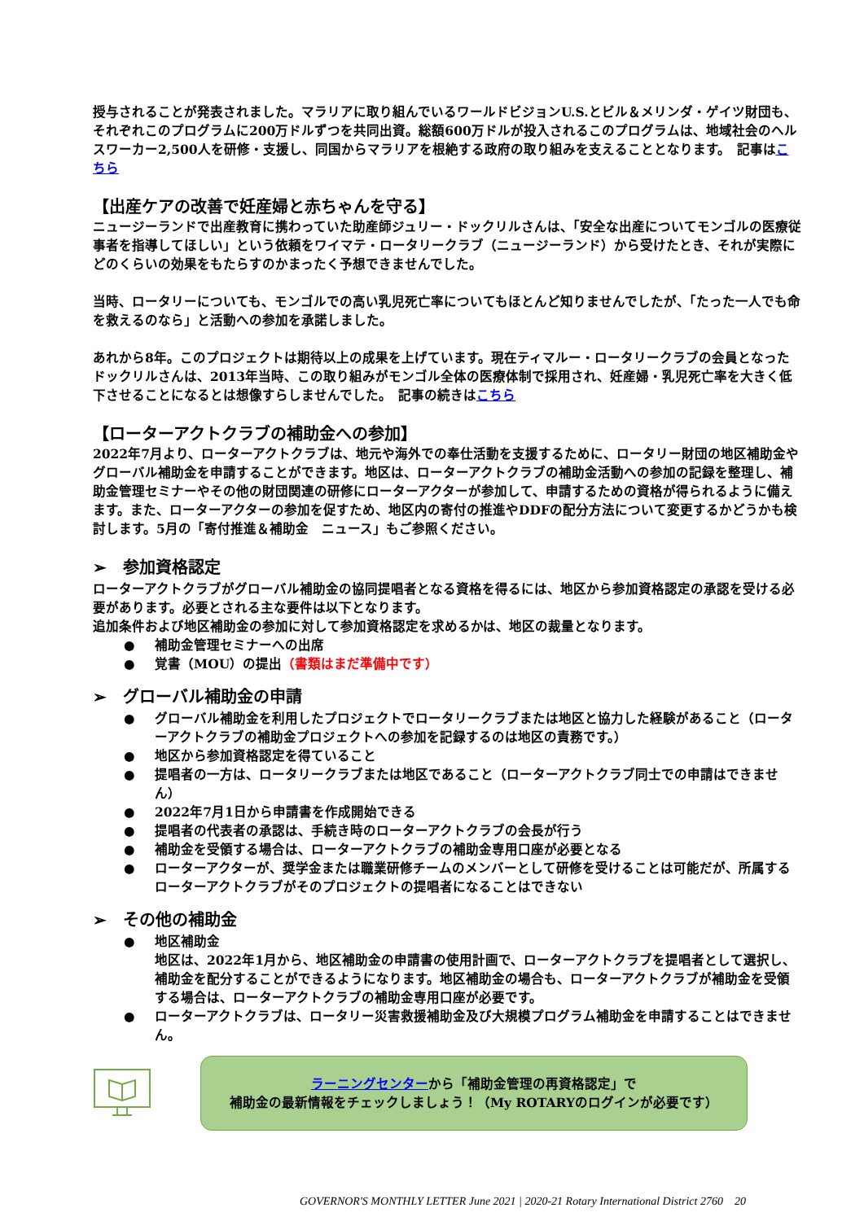授与されることが発表されました。マラリアに取り組んでいるワールドビジョンU.S.とビル＆メリンダ・ゲイツ財団も、それぞれこのプログラムに200万ドルずつを共同出資。総額600万ドルが投入されるこのプログラムは、地域社会のヘルスワーカー2,500人を研修・支援し、同国からマラリアを根絶する政府の取り組みを支えることとなります。　記事はこちら
【出産ケアの改善で妊産婦と赤ちゃんを守る】
ニュージーランドで出産教育に携わっていた助産師ジュリー・ドックリルさんは、「安全な出産についてモンゴルの医療従事者を指導してほしい」という依頼をワイマテ・ロータリークラブ（ニュージーランド）から受けたとき、それが実際にどのくらいの効果をもたらすのかまったく予想できませんでした。
当時、ロータリーについても、モンゴルでの高い乳児死亡率についてもほとんど知りませんでしたが、「たった一人でも命を救えるのなら」と活動への参加を承諾しました。
あれから8年。このプロジェクトは期待以上の成果を上げています。現在ティマルー・ロータリークラブの会員となったドックリルさんは、2013年当時、この取り組みがモンゴル全体の医療体制で採用され、妊産婦・乳児死亡率を大きく低下させることになるとは想像すらしませんでした。　記事の続きはこちら
【ローターアクトクラブの補助金への参加】
2022年7月より、ローターアクトクラブは、地元や海外での奉仕活動を支援するために、ロータリー財団の地区補助金やグローバル補助金を申請することができます。地区は、ローターアクトクラブの補助金活動への参加の記録を整理し、補助金管理セミナーやその他の財団関連の研修にローターアクターが参加して、申請するための資格が得られるように備えます。また、ローターアクターの参加を促すため、地区内の寄付の推進やDDFの配分方法について変更するかどうかも検討します。5月の「寄付推進＆補助金　ニュース」もご参照ください。
➢　参加資格認定
ローターアクトクラブがグローバル補助金の協同提唱者となる資格を得るには、地区から参加資格認定の承認を受ける必要があります。必要とされる主な要件は以下となります。
追加条件および地区補助金の参加に対して参加資格認定を求めるかは、地区の裁量となります。
● 補助金管理セミナーへの出席
● 覚書（MOU）の提出（書類はまだ準備中です）
➢　グローバル補助金の申請
● グローバル補助金を利用したプロジェクトでロータリークラブまたは地区と協力した経験があること（ローターアクトクラブの補助金プロジェクトへの参加を記録するのは地区の責務です。）
● 地区から参加資格認定を得ていること
● 提唱者の一方は、ロータリークラブまたは地区であること（ローターアクトクラブ同士での申請はできません）
● 2022年7月1日から申請書を作成開始できる
● 提唱者の代表者の承認は、手続き時のローターアクトクラブの会長が行う
● 補助金を受領する場合は、ローターアクトクラブの補助金専用口座が必要となる
● ローターアクターが、奨学金または職業研修チームのメンバーとして研修を受けることは可能だが、所属するローターアクトクラブがそのプロジェクトの提唱者になることはできない
➢　その他の補助金
● 地区補助金
地区は、2022年1月から、地区補助金の申請書の使用計画で、ローターアクトクラブを提唱者として選択し、補助金を配分することができるようになります。地区補助金の場合も、ローターアクトクラブが補助金を受領する場合は、ローターアクトクラブの補助金専用口座が必要です。
● ローターアクトクラブは、ロータリー災害救援補助金及び大規模プログラム補助金を申請することはできません。
ラーニングセンターから「補助金管理の再資格認定」で
補助金の最新情報をチェックしましょう！（My ROTARYのログインが必要です）
GOVERNOR'S MONTHLY LETTER June 2021 | 2020-21 Rotary International District 2760 20